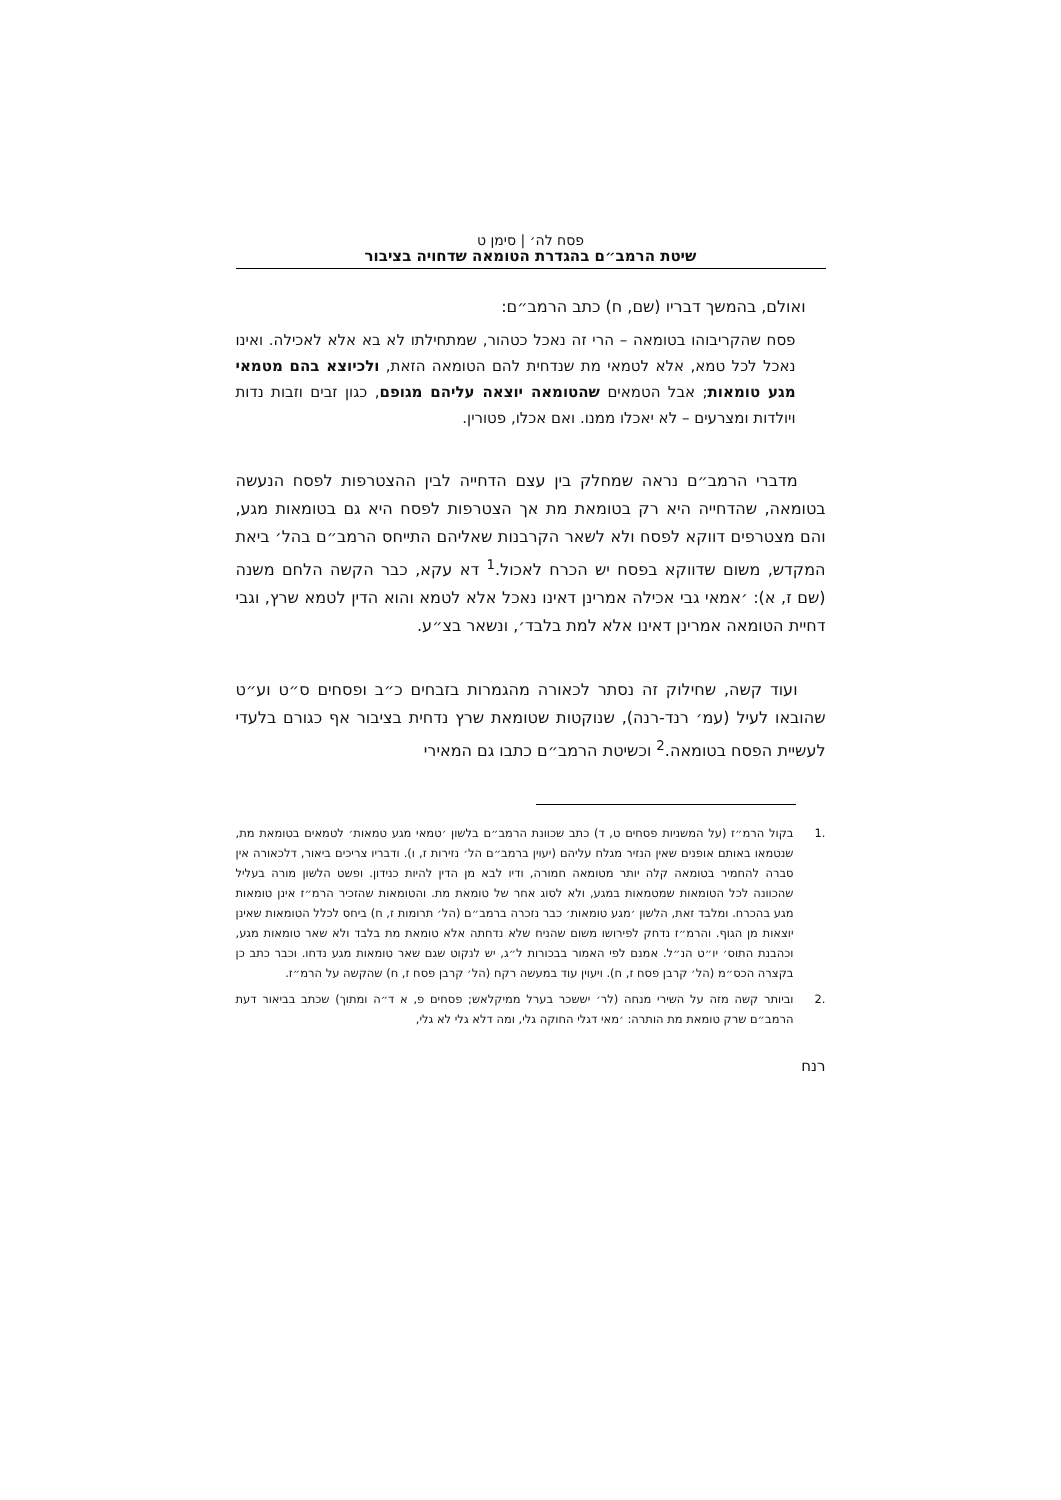פסח לה׳ | סימן ט
שיטת הרמב״ם בהגדרת הטומאה שדחויה בציבור
ואולם, בהמשך דבריו (שם, ח) כתב הרמב״ם:
פסח שהקריבוהו בטומאה – הרי זה נאכל כטהור, שמתחילתו לא בא אלא לאכילה. ואינו נאכל לכל טמא, אלא לטמאי מת שנדחית להם הטומאה הזאת, ולכיוצא בהם מטמאי מגע טומאות; אבל הטמאים שהטומאה יוצאה עליהם מגופם, כגון זבים וזבות נדות ויולדות ומצרעים – לא יאכלו ממנו. ואם אכלו, פטורין.
מדברי הרמב״ם נראה שמחלק בין עצם הדחייה לבין ההצטרפות לפסח הנעשה בטומאה, שהדחייה היא רק בטומאת מת אך הצטרפות לפסח היא גם בטומאות מגע, והם מצטרפים דווקא לפסח ולא לשאר הקרבנות שאליהם התייחס הרמב״ם בהל׳ ביאת המקדש, משום שדווקא בפסח יש הכרח לאכול.<sup>1</sup> דא עקא, כבר הקשה הלחם משנה (שם ז, א): ׳אמאי גבי אכילה אמרינן דאינו נאכל אלא לטמא והוא הדין לטמא שרץ, וגבי דחיית הטומאה אמרינן דאינו אלא למת בלבד׳, ונשאר בצ״ע.
ועוד קשה, שחילוק זה נסתר לכאורה מהגמרות בזבחים כ״ב ופסחים ס״ט וע״ט שהובאו לעיל (עמ׳ רנד-רנה), שנוקטות שטומאת שרץ נדחית בציבור אף כגורם בלעדי לעשיית הפסח בטומאה.<sup>2</sup> וכשיטת הרמב״ם כתבו גם המאירי
.1 בקול הרמ״ז (על המשניות פסחים ט, ד) כתב שכוונת הרמב״ם בלשון ׳טמאי מגע טמאות׳ לטמאים בטומאת מת, שנטמאו באותם אופנים שאין הנזיר מגלח עליהם (יעוין ברמב״ם הל׳ נזירות ז, ו). ודבריו צריכים ביאור, דלכאורה אין סברה להחמיר בטומאה קלה יותר מטומאה חמורה, ודיו לבא מן הדין להיות כנידון. ופשט הלשון מורה בעליל שהכוונה לכל הטומאות שמטמאות במגע, ולא לסוג אחר של טומאת מת. והטומאות שהזכיר הרמ״ז אינן טומאות מגע בהכרח. ומלבד זאת, הלשון ׳מגע טומאות׳ כבר נזכרה ברמב״ם (הל׳ תרומות ז, ח) ביחס לכלל הטומאות שאינן יוצאות מן הגוף. והרמ״ז נדחק לפירושו משום שהניח שלא נדחתה אלא טומאת מת בלבד ולא שאר טומאות מגע, וכהבנת התוס׳ יו״ט הנ״ל. אמנם לפי האמור בבכורות ל״ג, יש לנקוט שגם שאר טומאות מגע נדחו. וכבר כתב כן בקצרה הכס״מ (הל׳ קרבן פסח ז, ח). ויעוין עוד במעשה רקח (הל׳ קרבן פסח ז, ח) שהקשה על הרמ״ז.
.2 וביותר קשה מזה על השירי מנחה (לר׳ יששכר בערל ממיקלאש; פסחים פ, א ד״ה ומתוך) שכתב בביאור דעת הרמב״ם שרק טומאת מת הותרה: ׳מאי דגלי החוקה גלי, ומה דלא גלי לא גלי,
רנח